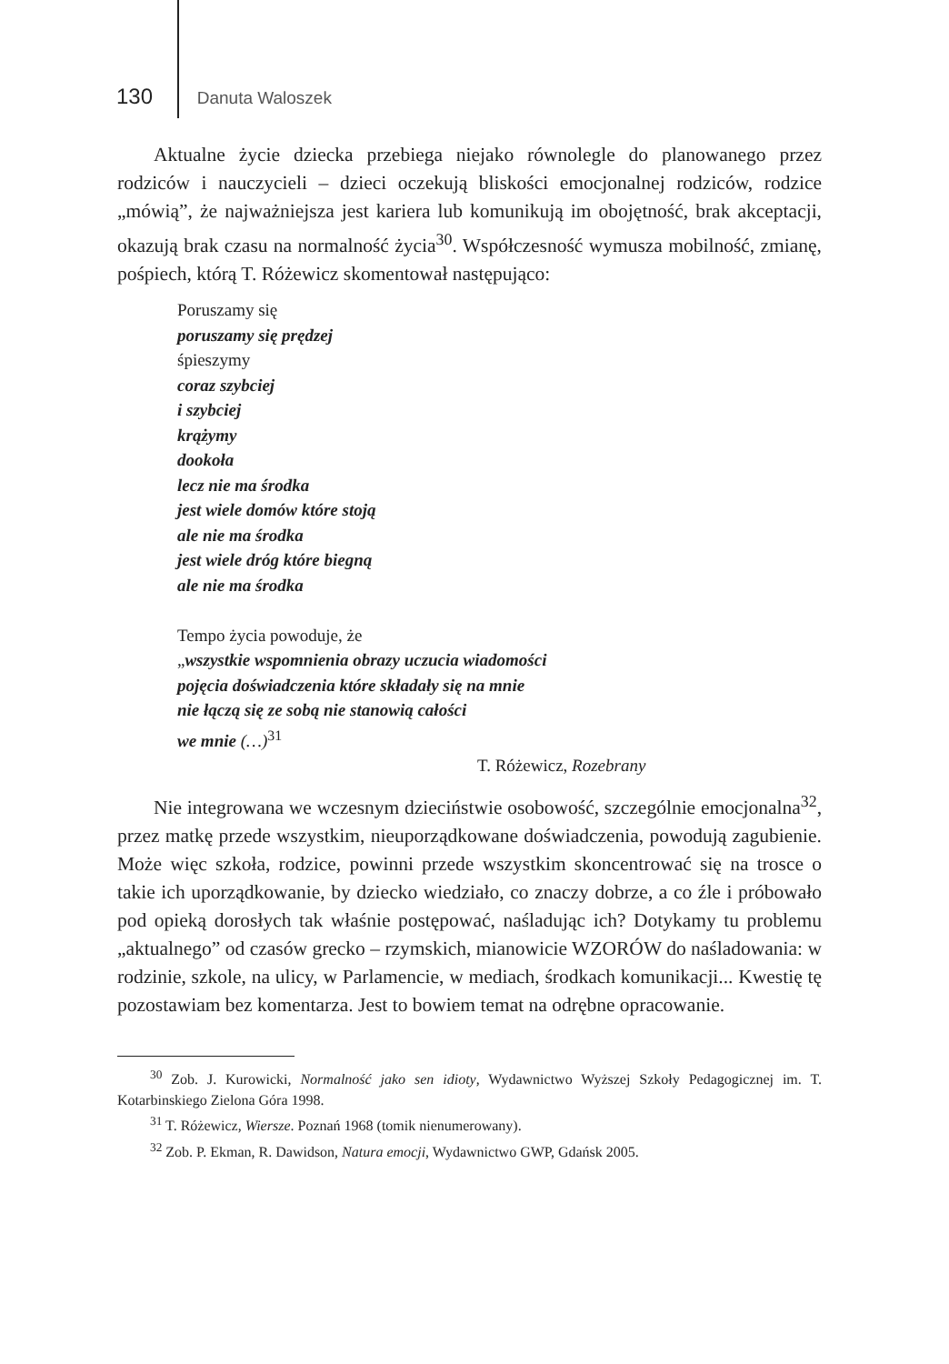130 Danuta Waloszek
Aktualne życie dziecka przebiega niejako równolegle do planowanego przez rodziców i nauczycieli – dzieci oczekują bliskości emocjonalnej rodziców, rodzice „mówią”, że najważniejsza jest kariera lub komunikują im obojętność, brak akceptacji, okazują brak czasu na normalność życia<sup>30</sup>. Współczesność wymusza mobilność, zmianę, pośpiech, którą T. Różewicz skomentował następująco:
Poruszamy się
poruszamy się prędzej
śpieszymy
coraz szybciej
i szybciej
krążymy
dookoła
lecz nie ma środka
jest wiele domów które stoją
ale nie ma środka
jest wiele dróg które biegną
ale nie ma środka
Tempo życia powoduje, że
„wszystkie wspomnienia obrazy uczucia wiadomości
pojęcia doświadczenia które składały się na mnie
nie łączą się ze sobą nie stanowią całości
we mnie (…)<sup>31</sup>
T. Różewicz, Rozebrany
Nie integrowana we wczesnym dzieciństwie osobowość, szczególnie emocjonalna<sup>32</sup>, przez matkę przede wszystkim, nieuporządkowane doświadczenia, powodują zagubienie. Może więc szkoła, rodzice, powinni przede wszystkim skoncentrować się na trosce o takie ich uporządkowanie, by dziecko wiedziało, co znaczy dobrze, a co źle i próbowało pod opieką dorosłych tak właśnie postępować, naśladując ich? Dotykamy tu problemu „aktualnego” od czasów grecko – rzymskich, mianowicie WZORÓW do naśladowania: w rodzinie, szkole, na ulicy, w Parlamencie, w mediach, środkach komunikacji... Kwestię tę pozostawiam bez komentarza. Jest to bowiem temat na odrębne opracowanie.
<sup>30</sup> Zob. J. Kurowicki, Normalność jako sen idioty, Wydawnictwo Wyższej Szkoły Pedagogicznej im. T. Kotarbinskiego Zielona Góra 1998.
<sup>31</sup> T. Różewicz, Wiersze. Poznań 1968 (tomik nienumerowany).
<sup>32</sup> Zob. P. Ekman, R. Dawidson, Natura emocji, Wydawnictwo GWP, Gdańsk 2005.